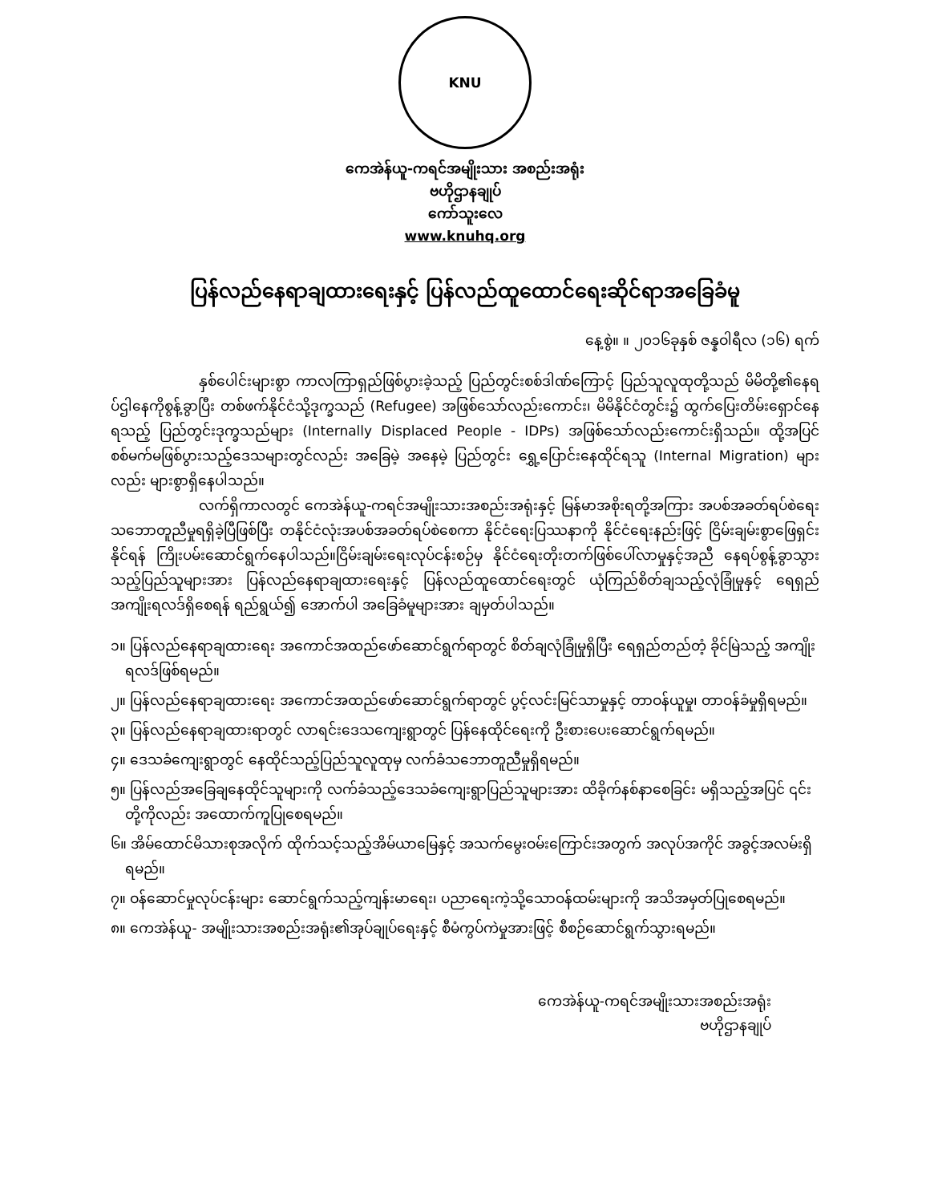KNU
ကေအဲန်ယူ-ကရင်အမျိုးသား အစည်းအရုံး
ဗဟိုဌာနချုပ်
ကော်သူးလေ
www.knuhq.org
ပြန်လည်နေရာချထားရေးနှင့် ပြန်လည်ထူထောင်ရေးဆိုင်ရာအခြေခံမူ
နေ့စွဲ။ ။ ၂၀၁၆ခုနှစ် ဇန္နဝါရီလ (၁၆) ရက်
နှစ်ပေါင်းများစွာ ကာလကြာရှည်ဖြစ်ပွားခဲ့သည့် ပြည်တွင်းစစ်ဒါဏ်ကြောင့် ပြည်သူလူထုတို့သည် မိမိတို့၏နေရပ်ဌါနေကိုစွန့်ခွာပြီး တစ်ဖက်နိုင်ငံသို့ဒုက္ခသည် (Refugee) အဖြစ်သော်လည်းကောင်း၊ မိမိနိုင်ငံတွင်း၌ ထွက်ပြေးတိမ်းရှောင်နေရသည့် ပြည်တွင်းဒုက္ခသည်များ (Internally Displaced People - IDPs) အဖြစ်သော်လည်းကောင်းရှိသည်။ ထို့အပြင် စစ်မက်မဖြစ်ပွားသည့်ဒေသများတွင်လည်း အခြေမဲ့ အနေမဲ့ ပြည်တွင်း ရွှေ့ပြောင်းနေထိုင်ရသူ (Internal Migration) များလည်း များစွာရှိနေပါသည်။
လက်ရှိကာလတွင် ကေအဲန်ယူ-ကရင်အမျိုးသားအစည်းအရုံးနှင့် မြန်မာအစိုးရတို့အကြား အပစ်အခတ်ရပ်စဲရေးသဘောတူညီမှုရရှိခဲ့ပြီဖြစ်ပြီး တနိုင်ငံလုံးအပစ်အခတ်ရပ်စဲစေကာ နိုင်ငံရေးပြဿနာကို နိုင်ငံရေးနည်းဖြင့် ငြိမ်းချမ်းစွာဖြေရှင်းနိုင်ရန် ကြိုးပမ်းဆောင်ရွက်နေပါသည်။ငြိမ်းချမ်းရေးလုပ်ငန်းစဉ်မှ နိုင်ငံရေးတိုးတက်ဖြစ်ပေါ်လာမှုနှင့်အညီ နေရပ်စွန့်ခွာသွားသည့်ပြည်သူများအား ပြန်လည်နေရာချထားရေးနှင့် ပြန်လည်ထူထောင်ရေးတွင် ယုံကြည်စိတ်ချသည့်လုံခြုံမှုနှင့် ရေရှည်အကျိုးရလဒ်ရှိစေရန် ရည်ရွယ်၍ အောက်ပါ အခြေခံမူများအား ချမှတ်ပါသည်။
၁။ ပြန်လည်နေရာချထားရေး အကောင်အထည်ဖော်ဆောင်ရွက်ရာတွင် စိတ်ချလုံခြုံမှုရှိပြီး ရေရှည်တည်တံ့ ခိုင်မြဲသည့် အကျိုးရလဒ်ဖြစ်ရမည်။
၂။ ပြန်လည်နေရာချထားရေး အကောင်အထည်ဖော်ဆောင်ရွက်ရာတွင် ပွင့်လင်းမြင်သာမှုနှင့် တာဝန်ယူမှု၊ တာဝန်ခံမှုရှိရမည်။
၃။ ပြန်လည်နေရာချထားရာတွင် လာရင်းဒေသကျေးရွာတွင် ပြန်နေထိုင်ရေးကို ဦးစားပေးဆောင်ရွက်ရမည်။
၄။ ဒေသခံကျေးရွာတွင် နေထိုင်သည့်ပြည်သူလူထုမှ လက်ခံသဘောတူညီမှုရှိရမည်။
၅။ ပြန်လည်အခြေချနေထိုင်သူများကို လက်ခံသည့်ဒေသခံကျေးရွာပြည်သူများအား ထိခိုက်နစ်နာစေခြင်း မရှိသည့်အပြင် ၎င်းတို့ကိုလည်း အထောက်ကူပြုစေရမည်။
၆။ အိမ်ထောင်မိသားစုအလိုက် ထိုက်သင့်သည့်အိမ်ယာမြေနှင့် အသက်မွေးဝမ်းကြောင်းအတွက် အလုပ်အကိုင် အခွင့်အလမ်းရှိရမည်။
၇။ ဝန်ဆောင်မှုလုပ်ငန်းများ ဆောင်ရွက်သည့်ကျန်းမာရေး၊ ပညာရေးကဲ့သို့သောဝန်ထမ်းများကို အသိအမှတ်ပြုစေရမည်။
၈။ ကေအဲန်ယူ- အမျိုးသားအစည်းအရုံး၏အုပ်ချုပ်ရေးနှင့် စီမံကွပ်ကဲမှုအားဖြင့် စီစဉ်ဆောင်ရွက်သွားရမည်။
ကေအဲန်ယူ-ကရင်အမျိုးသားအစည်းအရုံး
ဗဟိုဌာနချုပ်